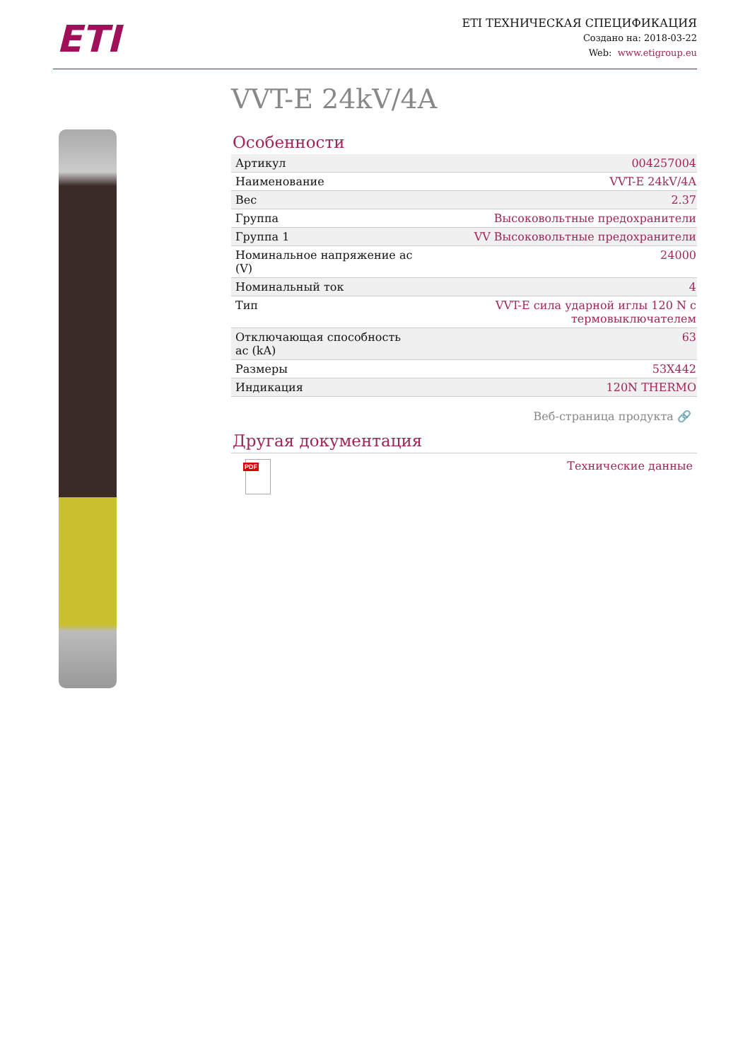ETI
ETI ТЕХНИЧЕСКАЯ СПЕЦИФИКАЦИЯ
Создано на: 2018-03-22
Web: www.etigroup.eu
VVT-E 24kV/4A
Особенности
| Артикул | 004257004 |
| Наименование | VVT-E 24kV/4A |
| Вес | 2.37 |
| Группа | Высоковольтные предохранители |
| Группа 1 | VV Высоковольтные предохранители |
| Номинальное напряжение ac (V) | 24000 |
| Номинальный ток | 4 |
| Тип | VVT-E сила ударной иглы 120 N с термовыключателем |
| Отключающая способность ac (kA) | 63 |
| Размеры | 53X442 |
| Индикация | 120N THERMO |
Веб-страница продукта 🔗
Другая документация
PDF
Технические данные